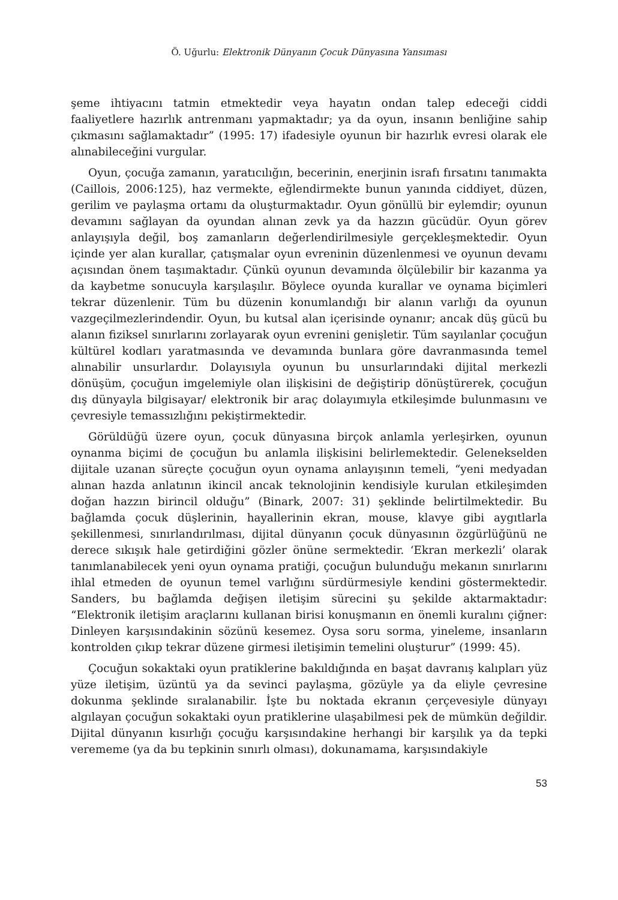Ö. Uğurlu: Elektronik Dünyanın Çocuk Dünyasına Yansıması
şeme ihtiyacını tatmin etmektedir veya hayatın ondan talep edeceği ciddi faaliyetlere hazırlık antrenmanı yapmaktadır; ya da oyun, insanın benliğine sahip çıkmasını sağlamaktadır” (1995: 17) ifadesiyle oyunun bir hazırlık evresi olarak ele alınabileceğini vurgular.
Oyun, çocuğa zamanın, yaratıcılığın, becerinin, enerjinin israfı fırsatını tanımakta (Caillois, 2006:125), haz vermekte, eğlendirmekte bunun yanında ciddiyet, düzen, gerilim ve paylaşma ortamı da oluşturmaktadır. Oyun gönüllü bir eylemdir; oyunun devamını sağlayan da oyundan alınan zevk ya da hazzın gücüdür. Oyun görev anlayışıyla değil, boş zamanların değerlendirilmesiyle gerçekleşmektedir. Oyun içinde yer alan kurallar, çatışmalar oyun evreninin düzenlenmesi ve oyunun devamı açısından önem taşımaktadır. Çünkü oyunun devamında ölçülebilir bir kazanma ya da kaybetme sonucuyla karşılaşılır. Böylece oyunda kurallar ve oynama biçimleri tekrar düzenlenir. Tüm bu düzenin konumlandığı bir alanın varlığı da oyunun vazgeçilmezlerindendir. Oyun, bu kutsal alan içerisinde oynanır; ancak düş gücü bu alanın fiziksel sınırlarını zorlayarak oyun evrenini genişletir. Tüm sayılanlar çocuğun kültürel kodları yaratmasında ve devamında bunlara göre davranmasında temel alınabilir unsurlardır. Dolayısıyla oyunun bu unsurlarındaki dijital merkezli dönüşüm, çocuğun imgelemiyle olan ilişkisini de değiştirip dönüştürerek, çocuğun dış dünyayla bilgisayar/ elektronik bir araç dolayımıyla etkileşimde bulunmasını ve çevresiyle temassızlığını pekiştirmektedir.
Görüldüğü üzere oyun, çocuk dünyasına birçok anlamla yerleşirken, oyunun oynanma biçimi de çocuğun bu anlamla ilişkisini belirlemektedir. Geleneksel­den dijitale uzanan süreçte çocuğun oyun oynama anlayışının temeli, “yeni medyadan alınan hazda anlatının ikincil ancak teknolojinin kendisiyle kurulan etkileşimden doğan hazzın birincil olduğu” (Binark, 2007: 31) şeklinde belirtilmektedir. Bu bağlamda çocuk düşlerinin, hayallerinin ekran, mouse, klavye gibi aygıtlarla şekillenmesi, sınırlandırılması, dijital dünyanın çocuk dünyasının özgürlüğünü ne derece sıkışık hale getirdiğini gözler önüne sermektedir. ‘Ekran merkezli’ olarak tanımlanabilecek yeni oyun oynama pratiği, çocuğun bulunduğu mekanın sınırlarını ihlal etmeden de oyunun temel varlığını sürdürmesiyle kendini göstermektedir. Sanders, bu bağlamda değişen iletişim sürecini şu şekilde aktarmaktadır: “Elektronik iletişim araçlarını kullanan birisi konuşmanın en önemli kuralını çiğner: Dinleyen karşısındakinin sözünü kesemez. Oysa soru sorma, yineleme, insanların kontrolden çıkıp tekrar düzene girmesi iletişimin temelini oluşturur” (1999: 45).
Çocuğun sokaktaki oyun pratiklerine bakıldığında en başat davranış kalıpları yüz yüze iletişim, üzüntü ya da sevinci paylaşma, gözüyle ya da eliyle çevresine dokunma şeklinde sıralanabilir. İşte bu noktada ekranın çerçevesiyle dünyayı algılayan çocuğun sokaktaki oyun pratiklerine ulaşabilmesi pek de mümkün değildir. Dijital dünyanın kısırlığı çocuğu karşısındakine herhangi bir karşılık ya da tepki verememe (ya da bu tepkinin sınırlı olması), dokunamama, karşısındakiyle
53